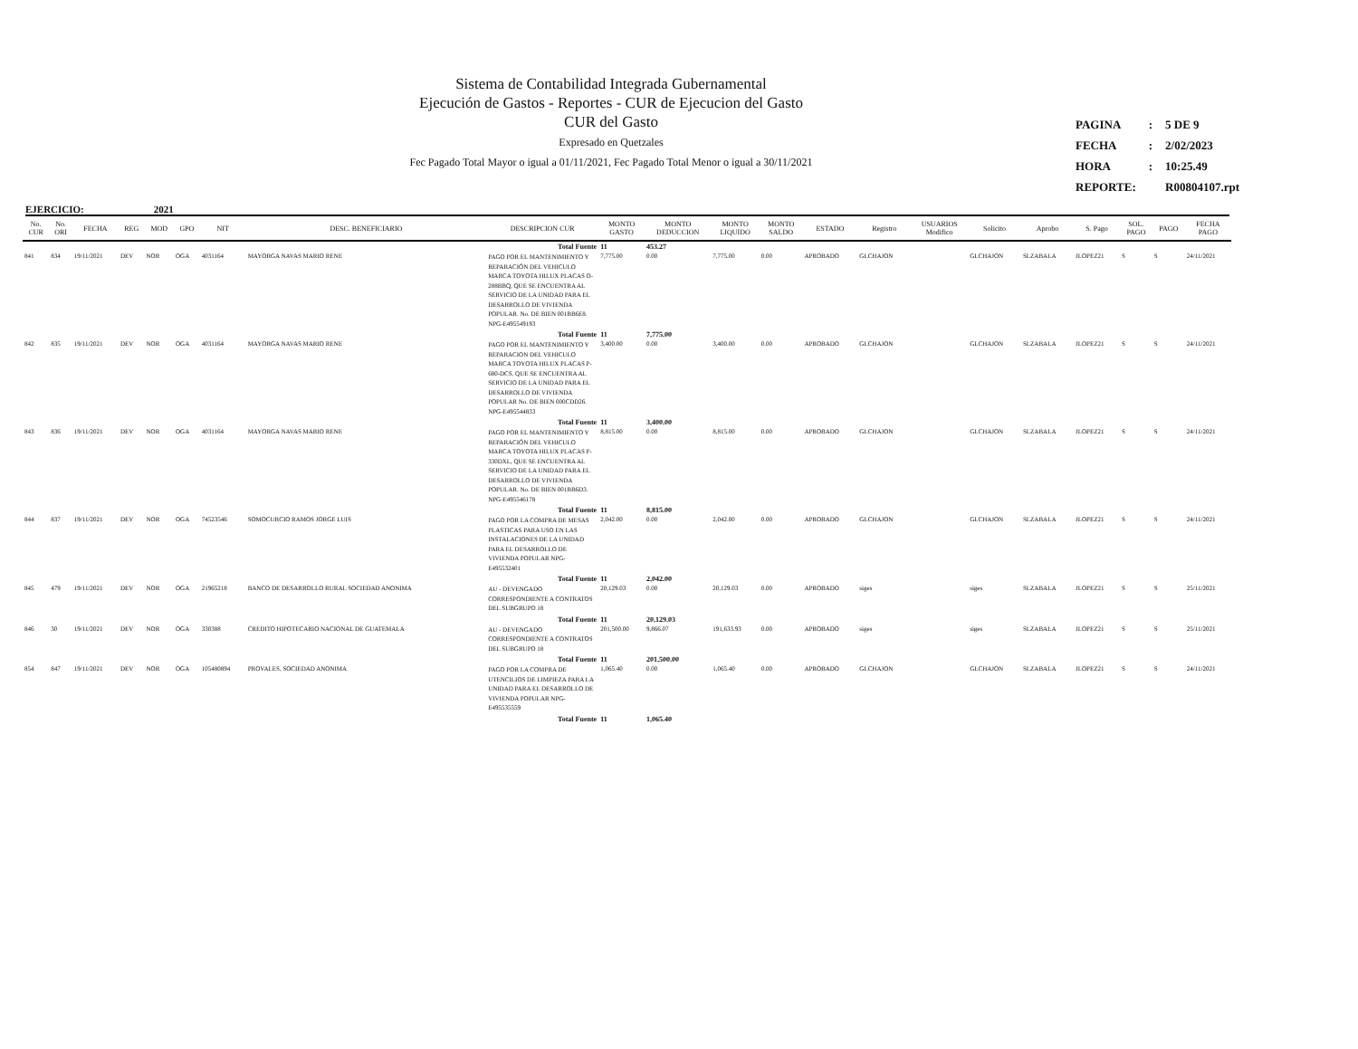Sistema de Contabilidad Integrada Gubernamental
Ejecución de Gastos - Reportes - CUR de Ejecucion del Gasto
CUR del Gasto
Expresado en Quetzales
Fec Pagado Total Mayor o igual a 01/11/2021, Fec Pagado Total Menor o igual a 30/11/2021
| PAGINA | : | 5 DE 9 |
| FECHA | : | 2/02/2023 |
| HORA | : | 10:25.49 |
| REPORTE: | | R00804107.rpt |
EJERCICIO: 2021
| No. CUR | No. ORI | FECHA | REG | MOD | GPO | NIT | DESC. BENEFICIARIO | DESCRIPCION CUR | MONTO GASTO | MONTO DEDUCCION | MONTO LIQUIDO | MONTO SALDO | ESTADO | Registro | USUARIOS Modifico | Solicito | Aprobo | S. Pago | SOL. PAGO | PAGO | FECHA PAGO |
| --- | --- | --- | --- | --- | --- | --- | --- | --- | --- | --- | --- | --- | --- | --- | --- | --- | --- | --- | --- | --- | --- |
| | | | | | | | | Total Fuente | 11 | 453.27 | | | | | | | | | | | |
| 841 | 834 | 19/11/2021 | DEV | NOR | OGA | 4031164 | MAYORGA NAVAS MARIO RENE | PAGO POR EL MANTENIMIENTO Y REPARACIÓN DEL VEHICULO MARCA TOYOTA HILUX PLACAS O-288BBQ, QUE SE ENCUENTRA AL SERVICIO DE LA UNIDAD PARA EL DESARROLLO DE VIVIENDA POPULAR. No. DE BIEN 001BB6E8. NPG-E495549193 | 7,775.00 | 0.00 | 7,775.00 | 0.00 | APROBADO | GLCHAJON | | GLCHAJON | SLZABALA | JLOPEZ21 | S | S | 24/11/2021 |
| | | | | | | | | Total Fuente | 11 | 7,775.00 | | | | | | | | | | | |
| 842 | 835 | 19/11/2021 | DEV | NOR | OGA | 4031164 | MAYORGA NAVAS MARIO RENE | PAGO POR EL MANTENIMIENTO Y REPARACION DEL VEHICULO MARCA TOYOTA HILUX PLACAS P-680-DCS, QUE SE ENCUENTRA AL SERVICIO DE LA UNIDAD PARA EL DESARROLLO DE VIVIENDA POPULAR No. DE BIEN 000CDD26. NPG-E495544833 | 3,400.00 | 0.00 | 3,400.00 | 0.00 | APROBADO | GLCHAJON | | GLCHAJON | SLZABALA | JLOPEZ21 | S | S | 24/11/2021 |
| | | | | | | | | Total Fuente | 11 | 3,400.00 | | | | | | | | | | | |
| 843 | 836 | 19/11/2021 | DEV | NOR | OGA | 4031164 | MAYORGA NAVAS MARIO RENE | PAGO POR EL MANTENIMIENTO Y REPARACIÓN DEL VEHICULO MARCA TOYOTA HILUX PLACAS P-330DXL, QUE SE ENCUENTRA AL SERVICIO DE LA UNIDAD PARA EL DESARROLLO DE VIVIENDA POPULAR. No. DE BIEN 001BB6D3. NPG-E495546178 | 8,815.00 | 0.00 | 8,815.00 | 0.00 | APROBADO | GLCHAJON | | GLCHAJON | SLZABALA | JLOPEZ21 | S | S | 24/11/2021 |
| | | | | | | | | Total Fuente | 11 | 8,815.00 | | | | | | | | | | | |
| 844 | 837 | 19/11/2021 | DEV | NOR | OGA | 74523546 | SOMOCURCIO RAMOS JORGE LUIS | PAGO POR LA COMPRA DE MESAS PLASTICAS PARA USO EN LAS INSTALACIONES DE LA UNIDAD PARA EL DESARROLLO DE VIVIENDA POPULAR NPG-E495532401 | 2,042.00 | 0.00 | 2,042.00 | 0.00 | APROBADO | GLCHAJON | | GLCHAJON | SLZABALA | JLOPEZ21 | S | S | 24/11/2021 |
| | | | | | | | | Total Fuente | 11 | 2,042.00 | | | | | | | | | | | |
| 845 | 479 | 19/11/2021 | DEV | NOR | OGA | 21965218 | BANCO DE DESARROLLO RURAL SOCIEDAD ANONIMA | AU - DEVENGADO CORRESPONDIENTE A CONTRATOS DEL SUBGRUPO 18 | 20,129.03 | 0.00 | 20,129.03 | 0.00 | APROBADO | siges | | siges | SLZABALA | JLOPEZ21 | S | S | 25/11/2021 |
| | | | | | | | | Total Fuente | 11 | 20,129.03 | | | | | | | | | | | |
| 846 | 30 | 19/11/2021 | DEV | NOR | OGA | 330388 | CREDITO HIPOTECARIO NACIONAL DE GUATEMALA | AU - DEVENGADO CORRESPONDIENTE A CONTRATOS DEL SUBGRUPO 18 | 201,500.00 | 9,866.07 | 191,633.93 | 0.00 | APROBADO | siges | | siges | SLZABALA | JLOPEZ21 | S | S | 25/11/2021 |
| | | | | | | | | Total Fuente | 11 | 201,500.00 | | | | | | | | | | | |
| 854 | 847 | 19/11/2021 | DEV | NOR | OGA | 105480894 | PROVALES, SOCIEDAD ANONIMA | PAGO POR LA COMPRA DE UTENCILIOS DE LIMPIEZA PARA LA UNIDAD PARA EL DESARROLLO DE VIVIENDA POPULAR NPG-E495535559 | 1,065.40 | 0.00 | 1,065.40 | 0.00 | APROBADO | GLCHAJON | | GLCHAJON | SLZABALA | JLOPEZ21 | S | S | 24/11/2021 |
| | | | | | | | | Total Fuente | 11 | 1,065.40 | | | | | | | | | | | |